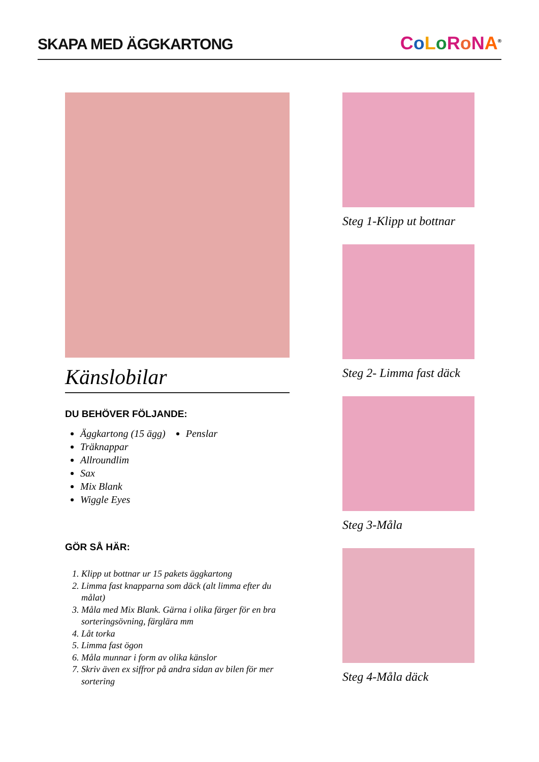SKAPA MED ÄGGKARTONG
CoLoRoNA<sup>®</sup>
Känslobilar
DU BEHÖVER FÖLJANDE:
Äggkartong (15 ägg)
Träknappar
Allroundlim
Sax
Mix Blank
Wiggle Eyes
Penslar
GÖR SÅ HÄR:
1. Klipp ut bottnar ur 15 pakets äggkartong
2. Limma fast knapparna som däck (alt limma efter du målat)
3. Måla med Mix Blank. Gärna i olika färger för en bra sorteringsövning, färglära mm
4. Låt torka
5. Limma fast ögon
6. Måla munnar i form av olika känslor
7. Skriv även ex siffror på andra sidan av bilen för mer sortering
Steg 1-Klipp ut bottnar
Steg 2- Limma fast däck
Steg 3-Måla
Steg 4-Måla däck